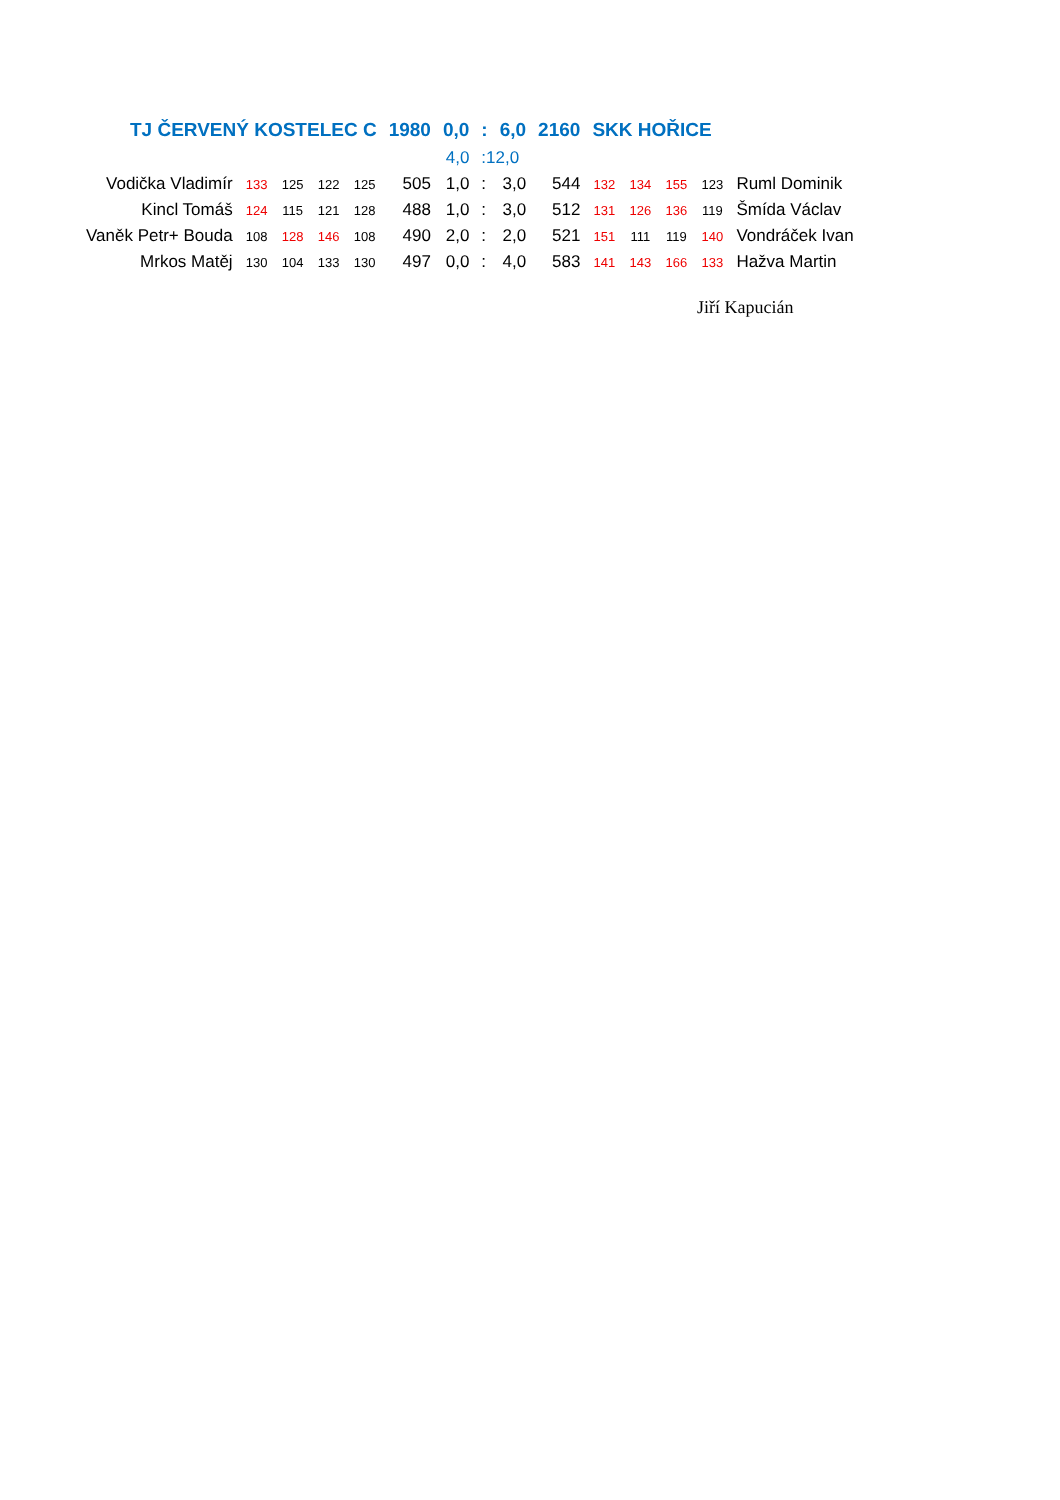| TJ ČERVENÝ KOSTELEC C | | | | | 1980 | 0,0 | : | 6,0 | 2160 | SKK HOŘICE | | | | |
| | | | | | | 4,0 | :12,0 | | | | | | | |
| Vodička Vladimír | 133 | 125 | 122 | 125 | 505 | 1,0 | : | 3,0 | 544 | 132 | 134 | 155 | 123 | Ruml Dominik |
| Kincl Tomáš | 124 | 115 | 121 | 128 | 488 | 1,0 | : | 3,0 | 512 | 131 | 126 | 136 | 119 | Šmída Václav |
| Vaněk Petr+ Bouda | 108 | 128 | 146 | 108 | 490 | 2,0 | : | 2,0 | 521 | 151 | 111 | 119 | 140 | Vondráček Ivan |
| Mrkos Matěj | 130 | 104 | 133 | 130 | 497 | 0,0 | : | 4,0 | 583 | 141 | 143 | 166 | 133 | Hažva Martin |
Jiří Kapucián